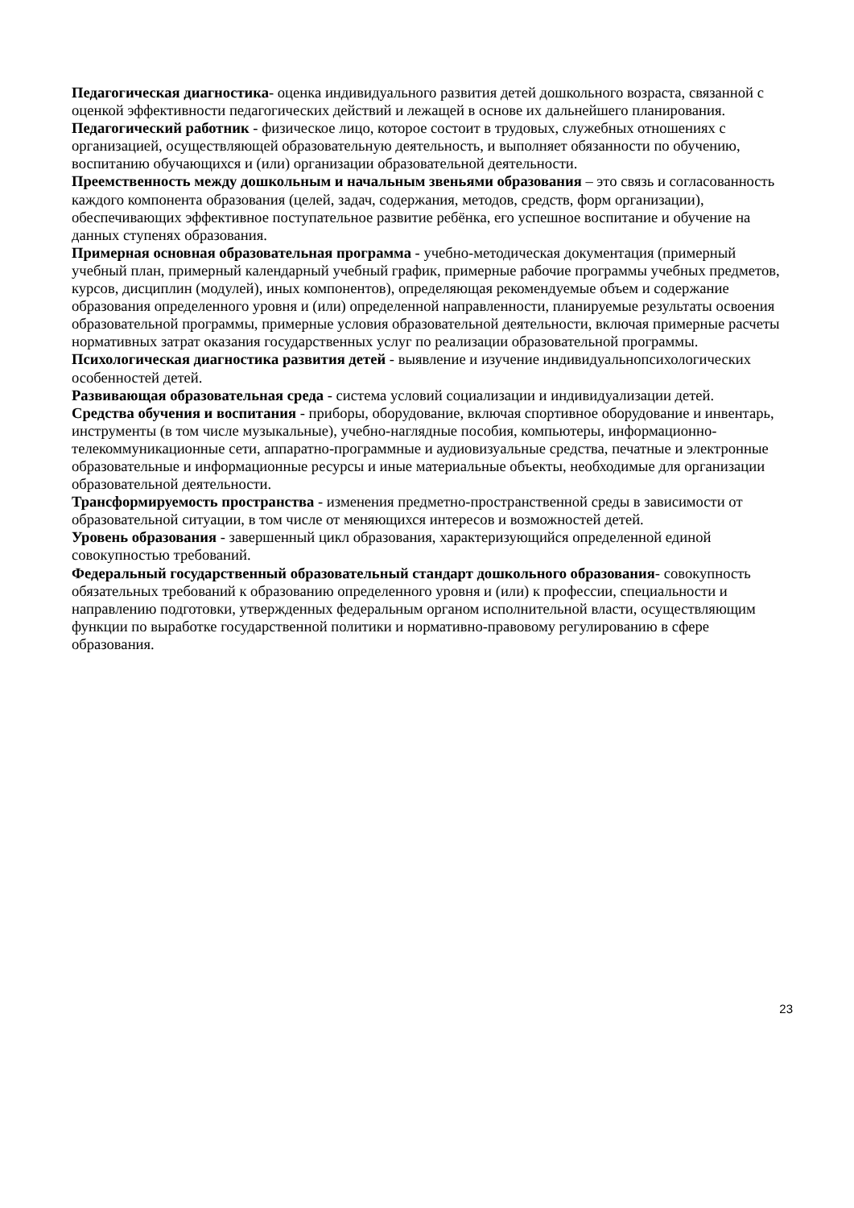Педагогическая диагностика- оценка индивидуального развития детей дошкольного возраста, связанной с оценкой эффективности педагогических действий и лежащей в основе их дальнейшего планирования.
Педагогический работник - физическое лицо, которое состоит в трудовых, служебных отношениях с организацией, осуществляющей образовательную деятельность, и выполняет обязанности по обучению, воспитанию обучающихся и (или) организации образовательной деятельности.
Преемственность между дошкольным и начальным звеньями образования – это связь и согласованность каждого компонента образования (целей, задач, содержания, методов, средств, форм организации), обеспечивающих эффективное поступательное развитие ребёнка, его успешное воспитание и обучение на данных ступенях образования.
Примерная основная образовательная программа - учебно-методическая документация (примерный учебный план, примерный календарный учебный график, примерные рабочие программы учебных предметов, курсов, дисциплин (модулей), иных компонентов), определяющая рекомендуемые объем и содержание образования определенного уровня и (или) определенной направленности, планируемые результаты освоения образовательной программы, примерные условия образовательной деятельности, включая примерные расчеты нормативных затрат оказания государственных услуг по реализации образовательной программы.
Психологическая диагностика развития детей - выявление и изучение индивидуальнопсихологических особенностей детей.
Развивающая образовательная среда - система условий социализации и индивидуализации детей.
Средства обучения и воспитания - приборы, оборудование, включая спортивное оборудование и инвентарь, инструменты (в том числе музыкальные), учебно-наглядные пособия, компьютеры, информационно-телекоммуникационные сети, аппаратно-программные и аудиовизуальные средства, печатные и электронные образовательные и информационные ресурсы и иные материальные объекты, необходимые для организации образовательной деятельности.
Трансформируемость пространства - изменения предметно-пространственной среды в зависимости от образовательной ситуации, в том числе от меняющихся интересов и возможностей детей.
Уровень образования - завершенный цикл образования, характеризующийся определенной единой совокупностью требований.
Федеральный государственный образовательный стандарт дошкольного образования- совокупность обязательных требований к образованию определенного уровня и (или) к профессии, специальности и направлению подготовки, утвержденных федеральным органом исполнительной власти, осуществляющим функции по выработке государственной политики и нормативно-правовому регулированию в сфере образования.
23